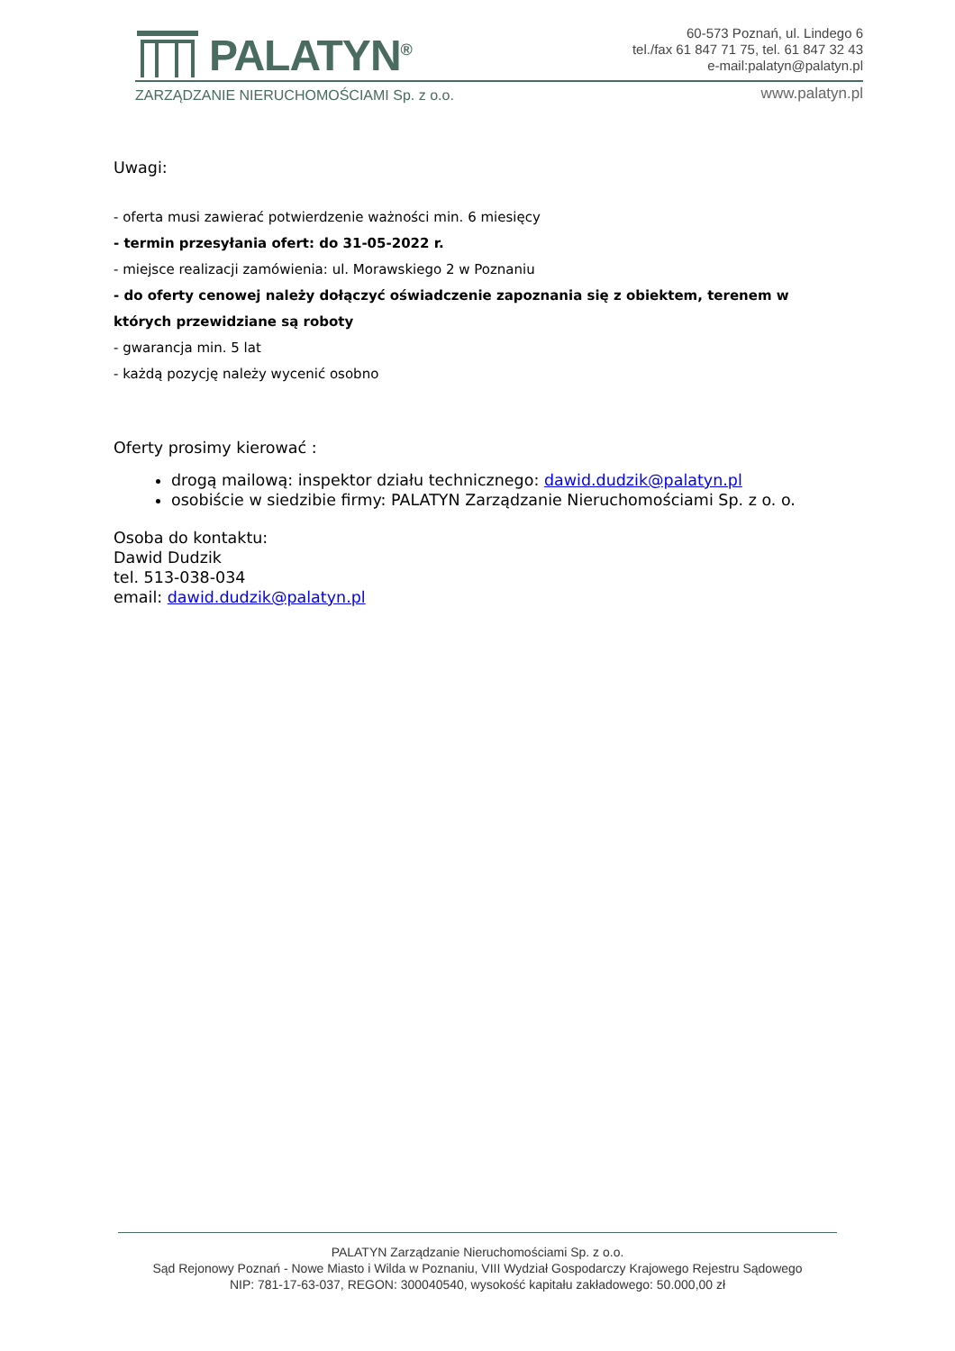PALATYN<sup>®</sup>
ZARZĄDZANIE NIERUCHOMOŚCIAMI Sp. z o.o.
60-573 Poznań, ul. Lindego 6
tel./fax 61 847 71 75, tel. 61 847 32 43
e-mail:palatyn@palatyn.pl
www.palatyn.pl
Uwagi:
- oferta musi zawierać potwierdzenie ważności min. 6 miesięcy
- termin przesyłania ofert: do 31-05-2022 r.
- miejsce realizacji zamówienia: ul. Morawskiego 2 w Poznaniu
- do oferty cenowej należy dołączyć oświadczenie zapoznania się z obiektem, terenem w których przewidziane są roboty
- gwarancja min. 5 lat
- każdą pozycję należy wycenić osobno
Oferty prosimy kierować :
drogą mailową: inspektor działu technicznego: dawid.dudzik@palatyn.pl
osobiście w siedzibie firmy: PALATYN Zarządzanie Nieruchomościami Sp. z o. o.
Osoba do kontaktu:
Dawid Dudzik
tel. 513-038-034
email: dawid.dudzik@palatyn.pl
PALATYN Zarządzanie Nieruchomościami Sp. z o.o.
Sąd Rejonowy Poznań - Nowe Miasto i Wilda w Poznaniu, VIII Wydział Gospodarczy Krajowego Rejestru Sądowego
NIP: 781-17-63-037, REGON: 300040540, wysokość kapitału zakładowego: 50.000,00 zł